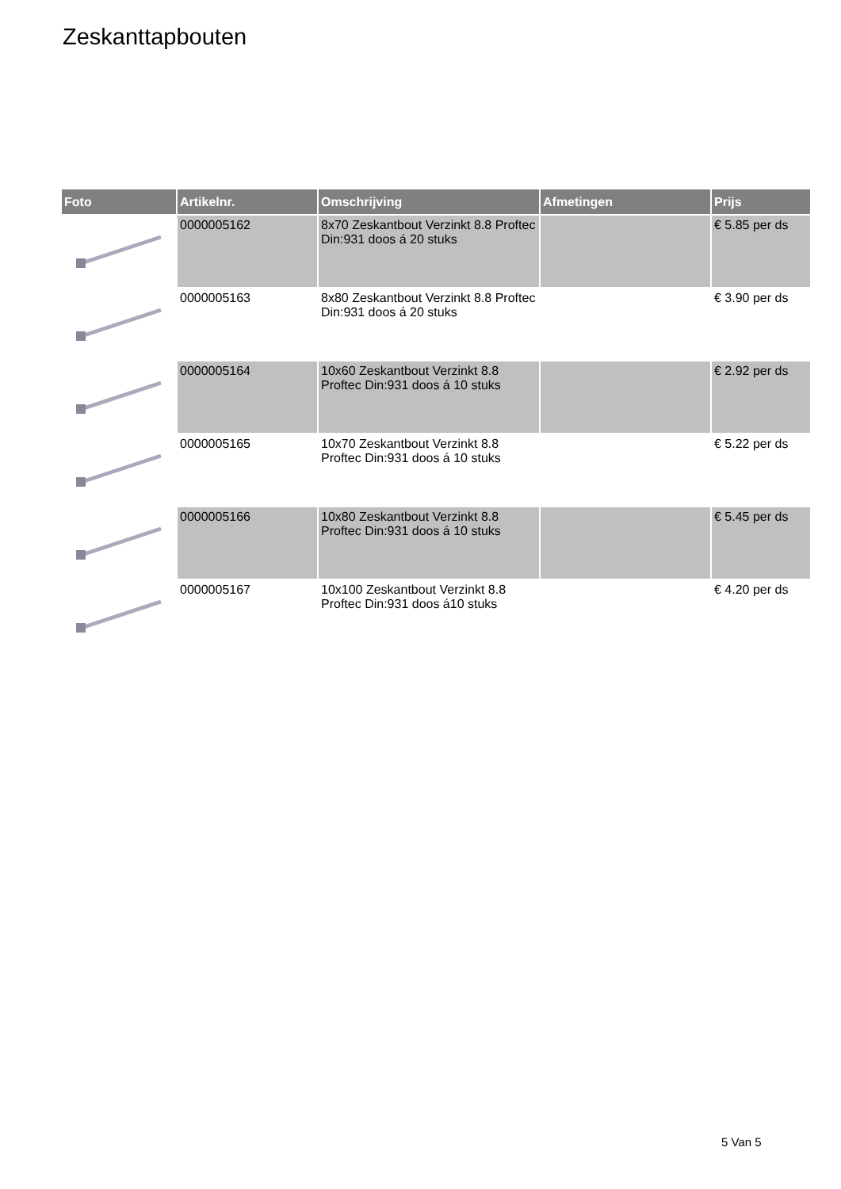Zeskanttapbouten
| Foto | Artikelnr. | Omschrijving | Afmetingen | Prijs |
| --- | --- | --- | --- | --- |
| | 0000005162 | 8x70 Zeskantbout Verzinkt 8.8 Proftec Din:931 doos á 20 stuks | | € 5.85 per ds |
| | 0000005163 | 8x80 Zeskantbout Verzinkt 8.8 Proftec Din:931 doos á 20 stuks | | € 3.90 per ds |
| | 0000005164 | 10x60 Zeskantbout Verzinkt 8.8 Proftec Din:931 doos á 10 stuks | | € 2.92 per ds |
| | 0000005165 | 10x70 Zeskantbout Verzinkt 8.8 Proftec Din:931 doos á 10 stuks | | € 5.22 per ds |
| | 0000005166 | 10x80 Zeskantbout Verzinkt 8.8 Proftec Din:931 doos á 10 stuks | | € 5.45 per ds |
| | 0000005167 | 10x100 Zeskantbout Verzinkt 8.8 Proftec Din:931 doos á10 stuks | | € 4.20 per ds |
5 Van 5